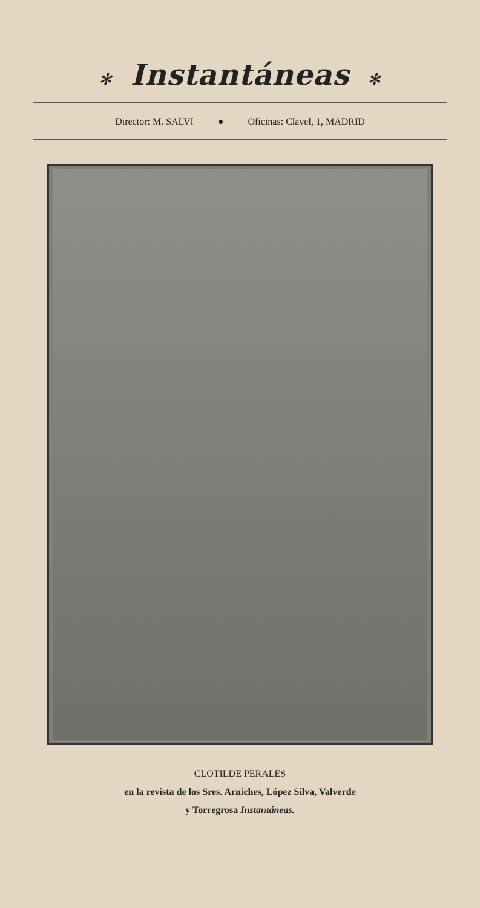✻ Instantáneas ✻
Director: M. SALVI ● Oficinas: Clavel, 1, MADRID
CLOTILDE PERALES
en la revista de los Sres. Arniches, López Silva, Valverde
y Torregrosa Instantáneas.